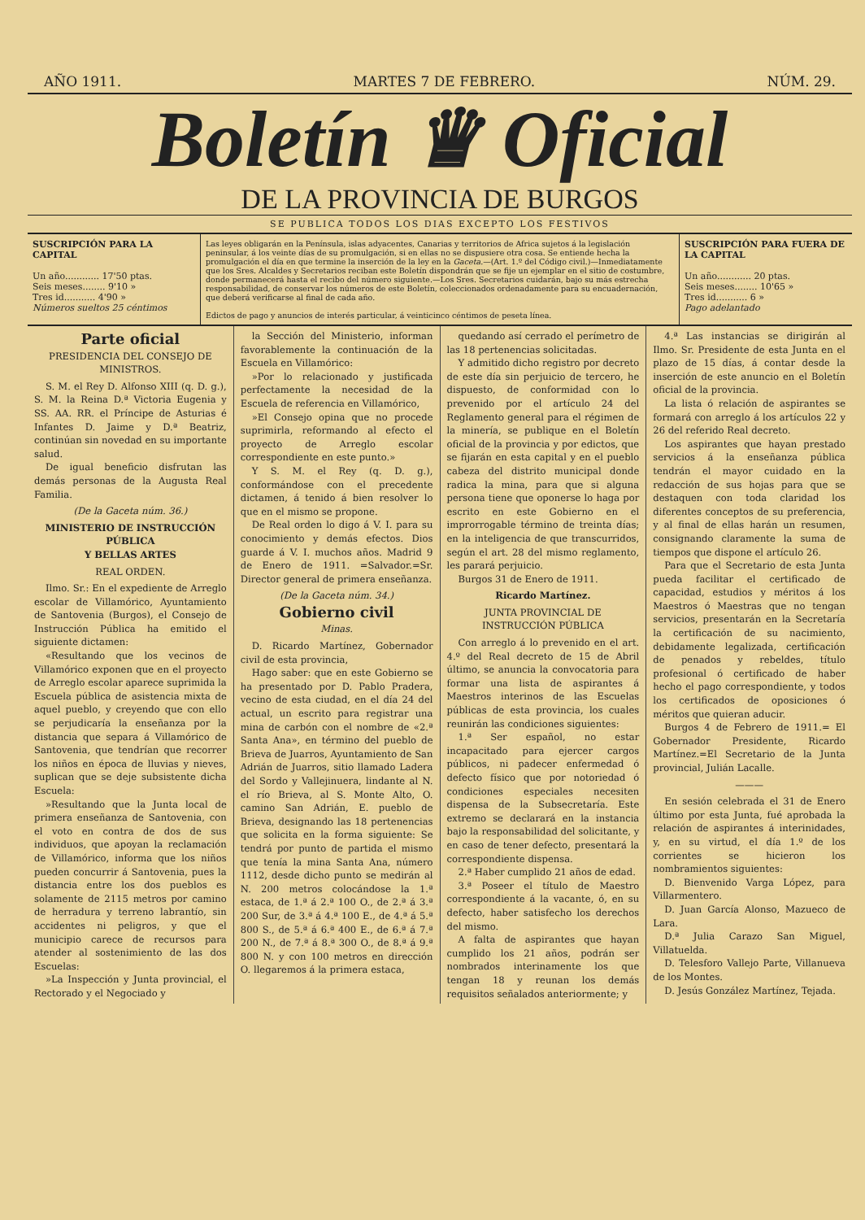AÑO 1911. MARTES 7 DE FEBRERO. NÚM. 29.
Boletín ♛ Oficial
DE LA PROVINCIA DE BURGOS
SE PUBLICA TODOS LOS DIAS EXCEPTO LOS FESTIVOS
SUSCRIPCIÓN PARA LA CAPITAL
Un año............ 17'50 ptas.
Seis meses........ 9'10 »
Tres id........... 4'90 »
Números sueltos 25 céntimos
Las leyes obligarán en la Península, islas adyacentes, Canarias y territorios de Africa sujetos á la legislación peninsular, á los veinte días de su promulgación, si en ellas no se dispusiere otra cosa. Se entiende hecha la promulgación el día en que termine la inserción de la ley en la Gaceta.—(Art. 1.º del Código civil.)—Inmediatamente que los Sres. Alcaldes y Secretarios reciban este Boletín dispondrán que se fije un ejemplar en el sitio de costumbre, donde permanecerá hasta el recibo del número siguiente.—Los Sres. Secretarios cuidarán, bajo su más estrecha responsabilidad, de conservar los números de este Boletín, coleccionados ordenadamente para su encuadernación, que deberá verificarse al final de cada año.
Edictos de pago y anuncios de interés particular, á veinticinco céntimos de peseta línea.
SUSCRIPCIÓN PARA FUERA DE LA CAPITAL
Un año............ 20 ptas.
Seis meses........ 10'65 »
Tres id........... 6 »
Pago adelantado
Parte oficial
PRESIDENCIA DEL CONSEJO DE MINISTROS.
S. M. el Rey D. Alfonso XIII (q. D. g.), S. M. la Reina D.ª Victoria Eugenia y SS. AA. RR. el Príncipe de Asturias é Infantes D. Jaime y D.ª Beatriz, continúan sin novedad en su importante salud.
De igual beneficio disfrutan las demás personas de la Augusta Real Familia.
(De la Gaceta núm. 36.)
MINISTERIO DE INSTRUCCIÓN PÚBLICA
Y BELLAS ARTES
REAL ORDEN.
Ilmo. Sr.: En el expediente de Arreglo escolar de Villamórico, Ayuntamiento de Santovenia (Burgos), el Consejo de Instrucción Pública ha emitido el siguiente dictamen:
«Resultando que los vecinos de Villamórico exponen que en el proyecto de Arreglo escolar aparece suprimida la Escuela pública de asistencia mixta de aquel pueblo, y creyendo que con ello se perjudicaría la enseñanza por la distancia que separa á Villamórico de Santovenia, que tendrían que recorrer los niños en época de lluvias y nieves, suplican que se deje subsistente dicha Escuela:
»Resultando que la Junta local de primera enseñanza de Santovenia, con el voto en contra de dos de sus individuos, que apoyan la reclamación de Villamórico, informa que los niños pueden concurrir á Santovenia, pues la distancia entre los dos pueblos es solamente de 2115 metros por camino de herradura y terreno labrantío, sin accidentes ni peligros, y que el municipio carece de recursos para atender al sostenimiento de las dos Escuelas:
»La Inspección y Junta provincial, el Rectorado y el Negociado y
la Sección del Ministerio, informan favorablemente la continuación de la Escuela en Villamórico:
»Por lo relacionado y justificada perfectamente la necesidad de la Escuela de referencia en Villamórico,
»El Consejo opina que no procede suprimirla, reformando al efecto el proyecto de Arreglo escolar correspondiente en este punto.»
Y S. M. el Rey (q. D. g.), conformándose con el precedente dictamen, á tenido á bien resolver lo que en el mismo se propone.
De Real orden lo digo á V. I. para su conocimiento y demás efectos. Dios guarde á V. I. muchos años. Madrid 9 de Enero de 1911. =Salvador.=Sr. Director general de primera enseñanza.
(De la Gaceta núm. 34.)
Gobierno civil
Minas.
D. Ricardo Martínez, Gobernador civil de esta provincia,
Hago saber: que en este Gobierno se ha presentado por D. Pablo Pradera, vecino de esta ciudad, en el día 24 del actual, un escrito para registrar una mina de carbón con el nombre de «2.ª Santa Ana», en término del pueblo de Brieva de Juarros, Ayuntamiento de San Adrián de Juarros, sitio llamado Ladera del Sordo y Vallejinuera, lindante al N. el río Brieva, al S. Monte Alto, O. camino San Adrián, E. pueblo de Brieva, designando las 18 pertenencias que solicita en la forma siguiente: Se tendrá por punto de partida el mismo que tenía la mina Santa Ana, número 1112, desde dicho punto se medirán al N. 200 metros colocándose la 1.ª estaca, de 1.ª á 2.ª 100 O., de 2.ª á 3.ª 200 Sur, de 3.ª á 4.ª 100 E., de 4.ª á 5.ª 800 S., de 5.ª á 6.ª 400 E., de 6.ª á 7.ª 200 N., de 7.ª á 8.ª 300 O., de 8.ª á 9.ª 800 N. y con 100 metros en dirección O. llegaremos á la primera estaca,
quedando así cerrado el perímetro de las 18 pertenencias solicitadas.
Y admitido dicho registro por decreto de este día sin perjuicio de tercero, he dispuesto, de conformidad con lo prevenido por el artículo 24 del Reglamento general para el régimen de la minería, se publique en el Boletín oficial de la provincia y por edictos, que se fijarán en esta capital y en el pueblo cabeza del distrito municipal donde radica la mina, para que si alguna persona tiene que oponerse lo haga por escrito en este Gobierno en el improrrogable término de treinta días; en la inteligencia de que transcurridos, según el art. 28 del mismo reglamento, les parará perjuicio.
Burgos 31 de Enero de 1911.
Ricardo Martínez.
JUNTA PROVINCIAL DE INSTRUCCIÓN PÚBLICA
Con arreglo á lo prevenido en el art. 4.º del Real decreto de 15 de Abril último, se anuncia la convocatoria para formar una lista de aspirantes á Maestros interinos de las Escuelas públicas de esta provincia, los cuales reunirán las condiciones siguientes:
1.ª Ser español, no estar incapacitado para ejercer cargos públicos, ni padecer enfermedad ó defecto físico que por notoriedad ó condiciones especiales necesiten dispensa de la Subsecretaría. Este extremo se declarará en la instancia bajo la responsabilidad del solicitante, y en caso de tener defecto, presentará la correspondiente dispensa.
2.ª Haber cumplido 21 años de edad.
3.ª Poseer el título de Maestro correspondiente á la vacante, ó, en su defecto, haber satisfecho los derechos del mismo.
A falta de aspirantes que hayan cumplido los 21 años, podrán ser nombrados interinamente los que tengan 18 y reunan los demás requisitos señalados anteriormente; y
4.ª Las instancias se dirigirán al Ilmo. Sr. Presidente de esta Junta en el plazo de 15 días, á contar desde la inserción de este anuncio en el Boletín oficial de la provincia.
La lista ó relación de aspirantes se formará con arreglo á los artículos 22 y 26 del referido Real decreto.
Los aspirantes que hayan prestado servicios á la enseñanza pública tendrán el mayor cuidado en la redacción de sus hojas para que se destaquen con toda claridad los diferentes conceptos de su preferencia, y al final de ellas harán un resumen, consignando claramente la suma de tiempos que dispone el artículo 26.
Para que el Secretario de esta Junta pueda facilitar el certificado de capacidad, estudios y méritos á los Maestros ó Maestras que no tengan servicios, presentarán en la Secretaría la certificación de su nacimiento, debidamente legalizada, certificación de penados y rebeldes, título profesional ó certificado de haber hecho el pago correspondiente, y todos los certificados de oposiciones ó méritos que quieran aducir.
Burgos 4 de Febrero de 1911.= El Gobernador Presidente, Ricardo Martínez.=El Secretario de la Junta provincial, Julián Lacalle.
———
En sesión celebrada el 31 de Enero último por esta Junta, fué aprobada la relación de aspirantes á interinidades, y, en su virtud, el día 1.º de los corrientes se hicieron los nombramientos siguientes:
D. Bienvenido Varga López, para Villarmentero.
D. Juan García Alonso, Mazueco de Lara.
D.ª Julia Carazo San Miguel, Villatuelda.
D. Telesforo Vallejo Parte, Villanueva de los Montes.
D. Jesús González Martínez, Tejada.